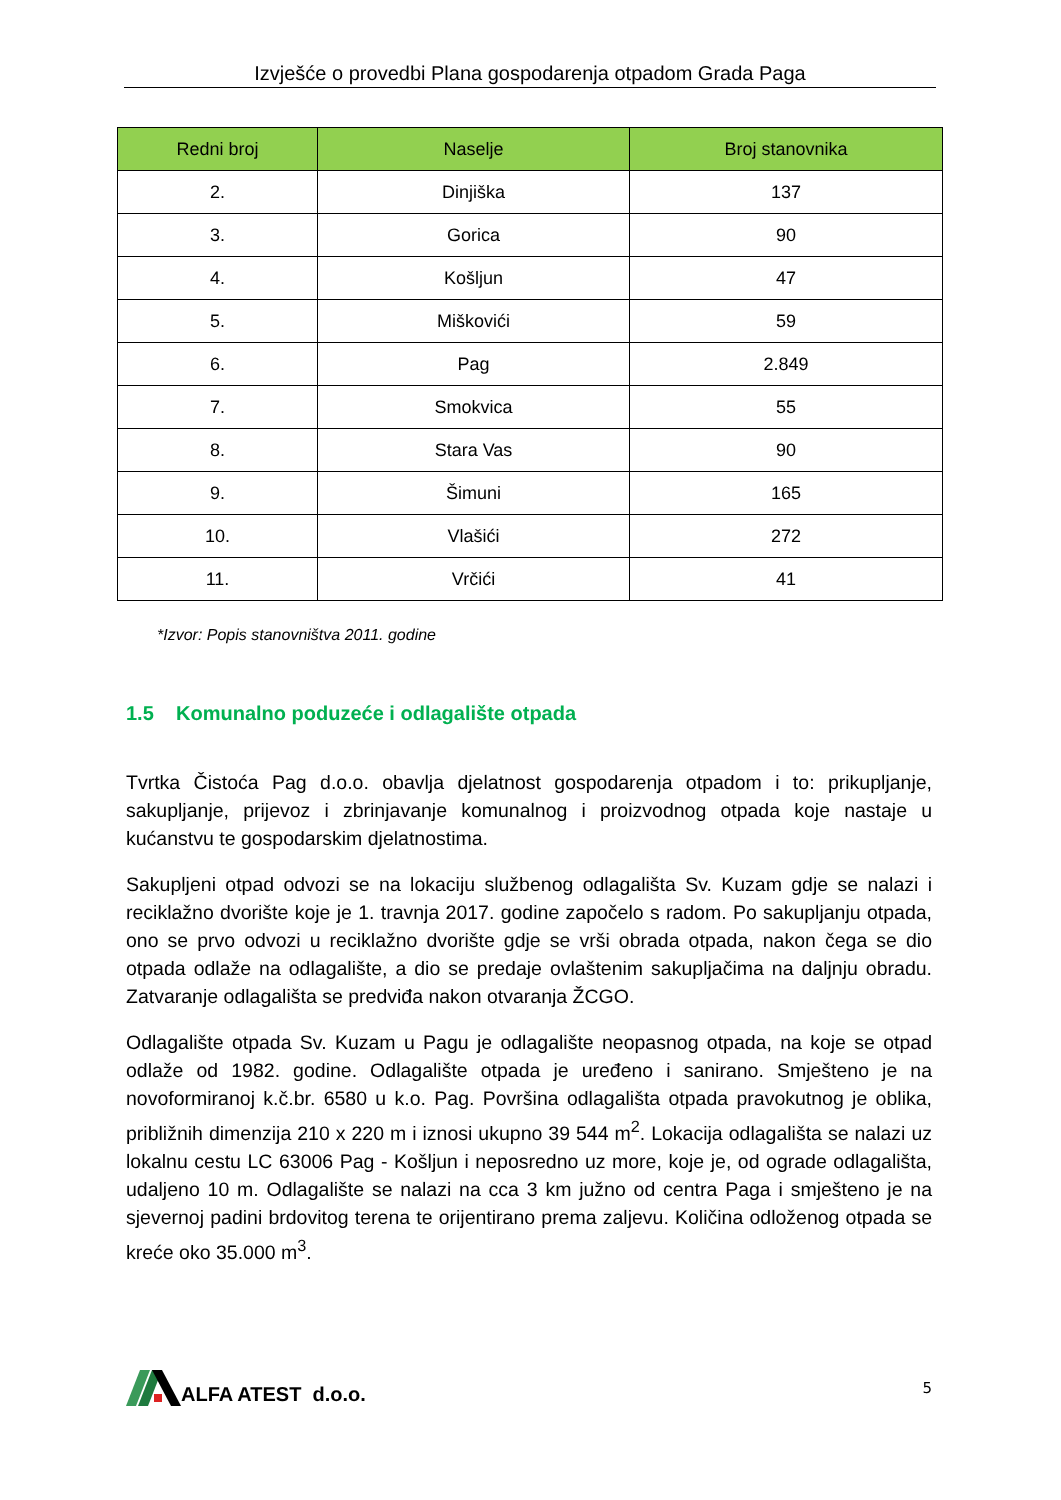Izvješće o provedbi Plana gospodarenja otpadom Grada Paga
| Redni broj | Naselje | Broj stanovnika |
| --- | --- | --- |
| 2. | Dinjiška | 137 |
| 3. | Gorica | 90 |
| 4. | Košljun | 47 |
| 5. | Miškovići | 59 |
| 6. | Pag | 2.849 |
| 7. | Smokvica | 55 |
| 8. | Stara Vas | 90 |
| 9. | Šimuni | 165 |
| 10. | Vlašići | 272 |
| 11. | Vrčići | 41 |
*Izvor: Popis stanovništva 2011. godine
1.5 Komunalno poduzeće i odlagalište otpada
Tvrtka Čistoća Pag d.o.o. obavlja djelatnost gospodarenja otpadom i to: prikupljanje, sakupljanje, prijevoz i zbrinjavanje komunalnog i proizvodnog otpada koje nastaje u kućanstvu te gospodarskim djelatnostima.
Sakupljeni otpad odvozi se na lokaciju službenog odlagališta Sv. Kuzam gdje se nalazi i reciklažno dvorište koje je 1. travnja 2017. godine započelo s radom. Po sakupljanju otpada, ono se prvo odvozi u reciklažno dvorište gdje se vrši obrada otpada, nakon čega se dio otpada odlaže na odlagalište, a dio se predaje ovlaštenim sakupljačima na daljnju obradu. Zatvaranje odlagališta se predviđa nakon otvaranja ŽCGO.
Odlagalište otpada Sv. Kuzam u Pagu je odlagalište neopasnog otpada, na koje se otpad odlaže od 1982. godine. Odlagalište otpada je uređeno i sanirano. Smješteno je na novoformiranoj k.č.br. 6580 u k.o. Pag. Površina odlagališta otpada pravokutnog je oblika, približnih dimenzija 210 x 220 m i iznosi ukupno 39 544 m<sup>2</sup>. Lokacija odlagališta se nalazi uz lokalnu cestu LC 63006 Pag - Košljun i neposredno uz more, koje je, od ograde odlagališta, udaljeno 10 m. Odlagalište se nalazi na cca 3 km južno od centra Paga i smješteno je na sjevernoj padini brdovitog terena te orijentirano prema zaljevu. Količina odloženog otpada se kreće oko 35.000 m<sup>3</sup>.
ALFA ATEST d.o.o.
5